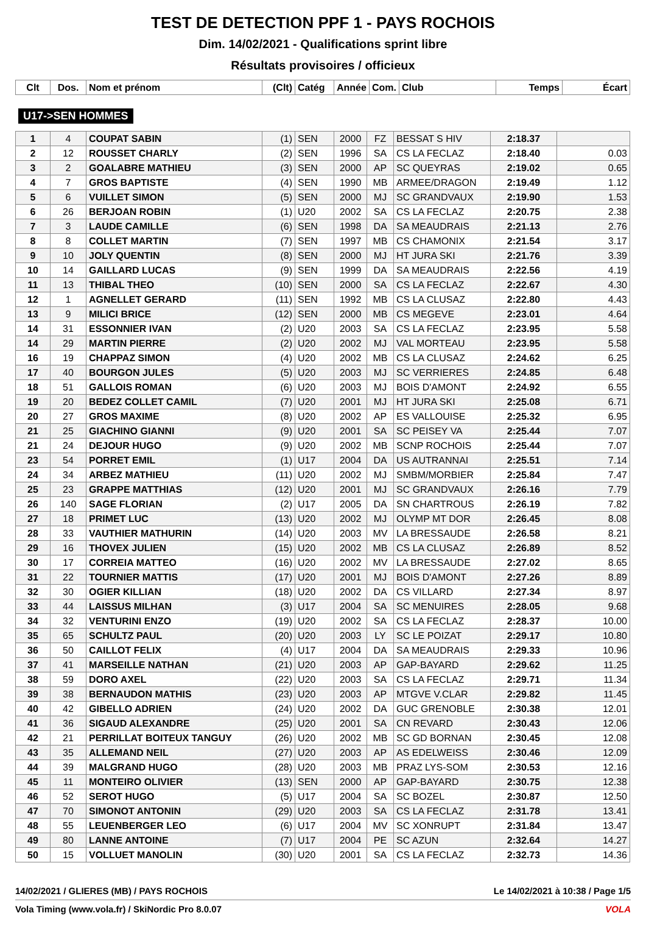TEST DE DETECTION PPF 1 - PAYS ROCHOIS
Dim. 14/02/2021 - Qualifications sprint libre
Résultats provisoires / officieux
| Clt | Dos. | Nom et prénom | (Clt) | Catég | Année | Com. | Club | Temps | Écart |
| --- | --- | --- | --- | --- | --- | --- | --- | --- | --- |
U17->SEN HOMMES
| 1 | 4 | COUPAT SABIN | (1) | SEN | 2000 | FZ | BESSAT S HIV | 2:18.37 | |
| 2 | 12 | ROUSSET CHARLY | (2) | SEN | 1996 | SA | CS LA FECLAZ | 2:18.40 | 0.03 |
| 3 | 2 | GOALABRE MATHIEU | (3) | SEN | 2000 | AP | SC QUEYRAS | 2:19.02 | 0.65 |
| 4 | 7 | GROS BAPTISTE | (4) | SEN | 1990 | MB | ARMEE/DRAGON | 2:19.49 | 1.12 |
| 5 | 6 | VUILLET SIMON | (5) | SEN | 2000 | MJ | SC GRANDVAUX | 2:19.90 | 1.53 |
| 6 | 26 | BERJOAN ROBIN | (1) | U20 | 2002 | SA | CS LA FECLAZ | 2:20.75 | 2.38 |
| 7 | 3 | LAUDE CAMILLE | (6) | SEN | 1998 | DA | SA MEAUDRAIS | 2:21.13 | 2.76 |
| 8 | 8 | COLLET MARTIN | (7) | SEN | 1997 | MB | CS CHAMONIX | 2:21.54 | 3.17 |
| 9 | 10 | JOLY QUENTIN | (8) | SEN | 2000 | MJ | HT JURA SKI | 2:21.76 | 3.39 |
| 10 | 14 | GAILLARD LUCAS | (9) | SEN | 1999 | DA | SA MEAUDRAIS | 2:22.56 | 4.19 |
| 11 | 13 | THIBAL THEO | (10) | SEN | 2000 | SA | CS LA FECLAZ | 2:22.67 | 4.30 |
| 12 | 1 | AGNELLET GERARD | (11) | SEN | 1992 | MB | CS LA CLUSAZ | 2:22.80 | 4.43 |
| 13 | 9 | MILICI BRICE | (12) | SEN | 2000 | MB | CS MEGEVE | 2:23.01 | 4.64 |
| 14 | 31 | ESSONNIER IVAN | (2) | U20 | 2003 | SA | CS LA FECLAZ | 2:23.95 | 5.58 |
| 14 | 29 | MARTIN PIERRE | (2) | U20 | 2002 | MJ | VAL MORTEAU | 2:23.95 | 5.58 |
| 16 | 19 | CHAPPAZ SIMON | (4) | U20 | 2002 | MB | CS LA CLUSAZ | 2:24.62 | 6.25 |
| 17 | 40 | BOURGON JULES | (5) | U20 | 2003 | MJ | SC VERRIERES | 2:24.85 | 6.48 |
| 18 | 51 | GALLOIS ROMAN | (6) | U20 | 2003 | MJ | BOIS D'AMONT | 2:24.92 | 6.55 |
| 19 | 20 | BEDEZ COLLET CAMIL | (7) | U20 | 2001 | MJ | HT JURA SKI | 2:25.08 | 6.71 |
| 20 | 27 | GROS MAXIME | (8) | U20 | 2002 | AP | ES VALLOUISE | 2:25.32 | 6.95 |
| 21 | 25 | GIACHINO GIANNI | (9) | U20 | 2001 | SA | SC PEISEY VA | 2:25.44 | 7.07 |
| 21 | 24 | DEJOUR HUGO | (9) | U20 | 2002 | MB | SCNP ROCHOIS | 2:25.44 | 7.07 |
| 23 | 54 | PORRET EMIL | (1) | U17 | 2004 | DA | US AUTRANNAI | 2:25.51 | 7.14 |
| 24 | 34 | ARBEZ MATHIEU | (11) | U20 | 2002 | MJ | SMBM/MORBIER | 2:25.84 | 7.47 |
| 25 | 23 | GRAPPE MATTHIAS | (12) | U20 | 2001 | MJ | SC GRANDVAUX | 2:26.16 | 7.79 |
| 26 | 140 | SAGE FLORIAN | (2) | U17 | 2005 | DA | SN CHARTROUS | 2:26.19 | 7.82 |
| 27 | 18 | PRIMET LUC | (13) | U20 | 2002 | MJ | OLYMP MT DOR | 2:26.45 | 8.08 |
| 28 | 33 | VAUTHIER MATHURIN | (14) | U20 | 2003 | MV | LA BRESSAUDE | 2:26.58 | 8.21 |
| 29 | 16 | THOVEX JULIEN | (15) | U20 | 2002 | MB | CS LA CLUSAZ | 2:26.89 | 8.52 |
| 30 | 17 | CORREIA MATTEO | (16) | U20 | 2002 | MV | LA BRESSAUDE | 2:27.02 | 8.65 |
| 31 | 22 | TOURNIER MATTIS | (17) | U20 | 2001 | MJ | BOIS D'AMONT | 2:27.26 | 8.89 |
| 32 | 30 | OGIER KILLIAN | (18) | U20 | 2002 | DA | CS VILLARD | 2:27.34 | 8.97 |
| 33 | 44 | LAISSUS MILHAN | (3) | U17 | 2004 | SA | SC MENUIRES | 2:28.05 | 9.68 |
| 34 | 32 | VENTURINI ENZO | (19) | U20 | 2002 | SA | CS LA FECLAZ | 2:28.37 | 10.00 |
| 35 | 65 | SCHULTZ PAUL | (20) | U20 | 2003 | LY | SC LE POIZAT | 2:29.17 | 10.80 |
| 36 | 50 | CAILLOT FELIX | (4) | U17 | 2004 | DA | SA MEAUDRAIS | 2:29.33 | 10.96 |
| 37 | 41 | MARSEILLE NATHAN | (21) | U20 | 2003 | AP | GAP-BAYARD | 2:29.62 | 11.25 |
| 38 | 59 | DORO AXEL | (22) | U20 | 2003 | SA | CS LA FECLAZ | 2:29.71 | 11.34 |
| 39 | 38 | BERNAUDON MATHIS | (23) | U20 | 2003 | AP | MTGVE V.CLAR | 2:29.82 | 11.45 |
| 40 | 42 | GIBELLO ADRIEN | (24) | U20 | 2002 | DA | GUC GRENOBLE | 2:30.38 | 12.01 |
| 41 | 36 | SIGAUD ALEXANDRE | (25) | U20 | 2001 | SA | CN REVARD | 2:30.43 | 12.06 |
| 42 | 21 | PERRILLAT BOITEUX TANGUY | (26) | U20 | 2002 | MB | SC GD BORNAN | 2:30.45 | 12.08 |
| 43 | 35 | ALLEMAND NEIL | (27) | U20 | 2003 | AP | AS EDELWEISS | 2:30.46 | 12.09 |
| 44 | 39 | MALGRAND HUGO | (28) | U20 | 2003 | MB | PRAZ LYS-SOM | 2:30.53 | 12.16 |
| 45 | 11 | MONTEIRO OLIVIER | (13) | SEN | 2000 | AP | GAP-BAYARD | 2:30.75 | 12.38 |
| 46 | 52 | SEROT HUGO | (5) | U17 | 2004 | SA | SC BOZEL | 2:30.87 | 12.50 |
| 47 | 70 | SIMONOT ANTONIN | (29) | U20 | 2003 | SA | CS LA FECLAZ | 2:31.78 | 13.41 |
| 48 | 55 | LEUENBERGER LEO | (6) | U17 | 2004 | MV | SC XONRUPT | 2:31.84 | 13.47 |
| 49 | 80 | LANNE ANTOINE | (7) | U17 | 2004 | PE | SC AZUN | 2:32.64 | 14.27 |
| 50 | 15 | VOLLUET MANOLIN | (30) | U20 | 2001 | SA | CS LA FECLAZ | 2:32.73 | 14.36 |
14/02/2021 / GLIERES (MB) / PAYS ROCHOIS Le 14/02/2021 à 10:38 / Page 1/5
Vola Timing (www.vola.fr) / SkiNordic Pro 8.0.07 VOLA